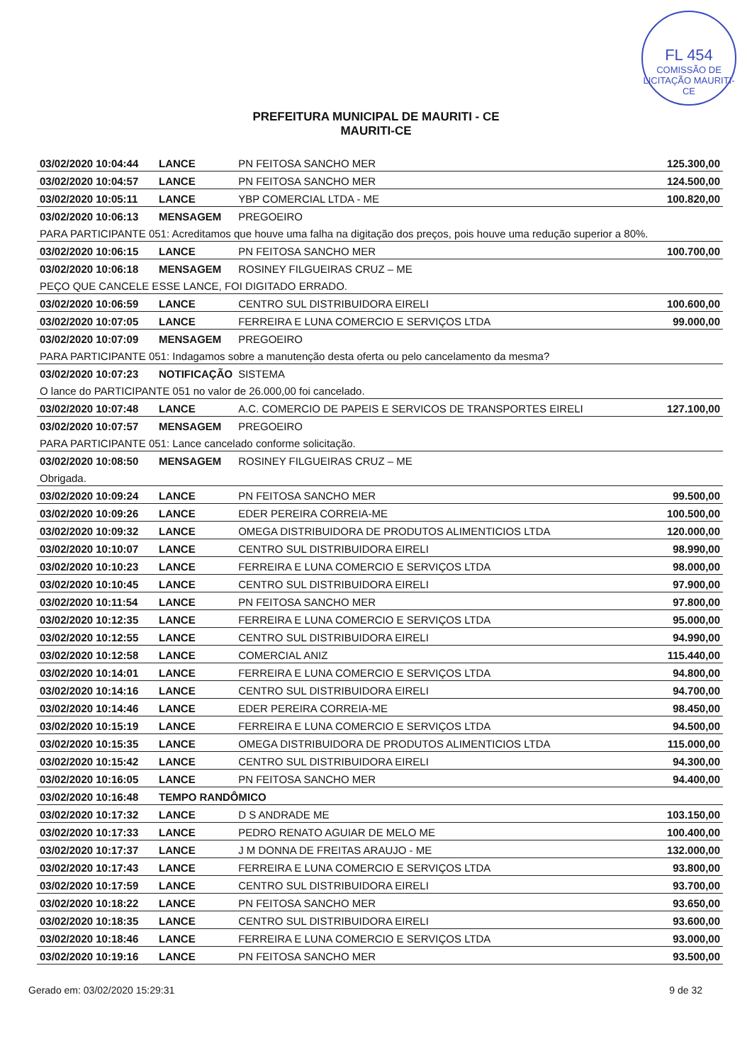FL 454
COMISSÃO DE LICITAÇÃO MAURITI-CE
PREFEITURA MUNICIPAL DE MAURITI - CE
MAURITI-CE
| 03/02/2020 10:04:44 | LANCE | PN FEITOSA SANCHO MER | 125.300,00 |
| 03/02/2020 10:04:57 | LANCE | PN FEITOSA SANCHO MER | 124.500,00 |
| 03/02/2020 10:05:11 | LANCE | YBP COMERCIAL LTDA - ME | 100.820,00 |
| 03/02/2020 10:06:13 | MENSAGEM | PREGOEIRO | |
| PARA PARTICIPANTE 051: Acreditamos que houve uma falha na digitação dos preços, pois houve uma redução superior a 80%. | | | |
| 03/02/2020 10:06:15 | LANCE | PN FEITOSA SANCHO MER | 100.700,00 |
| 03/02/2020 10:06:18 | MENSAGEM | ROSINEY FILGUEIRAS CRUZ – ME | |
| PEÇO QUE CANCELE ESSE LANCE, FOI DIGITADO ERRADO. | | | |
| 03/02/2020 10:06:59 | LANCE | CENTRO SUL DISTRIBUIDORA EIRELI | 100.600,00 |
| 03/02/2020 10:07:05 | LANCE | FERREIRA E LUNA COMERCIO E SERVIÇOS LTDA | 99.000,00 |
| 03/02/2020 10:07:09 | MENSAGEM | PREGOEIRO | |
| PARA PARTICIPANTE 051: Indagamos sobre a manutenção desta oferta ou pelo cancelamento da mesma? | | | |
| 03/02/2020 10:07:23 | NOTIFICAÇÃO | SISTEMA | |
| O lance do PARTICIPANTE 051 no valor de 26.000,00 foi cancelado. | | | |
| 03/02/2020 10:07:48 | LANCE | A.C. COMERCIO DE PAPEIS E SERVICOS DE TRANSPORTES EIRELI | 127.100,00 |
| 03/02/2020 10:07:57 | MENSAGEM | PREGOEIRO | |
| PARA PARTICIPANTE 051: Lance cancelado conforme solicitação. | | | |
| 03/02/2020 10:08:50 | MENSAGEM | ROSINEY FILGUEIRAS CRUZ – ME | |
| Obrigada. | | | |
| 03/02/2020 10:09:24 | LANCE | PN FEITOSA SANCHO MER | 99.500,00 |
| 03/02/2020 10:09:26 | LANCE | EDER PEREIRA CORREIA-ME | 100.500,00 |
| 03/02/2020 10:09:32 | LANCE | OMEGA DISTRIBUIDORA DE PRODUTOS ALIMENTICIOS LTDA | 120.000,00 |
| 03/02/2020 10:10:07 | LANCE | CENTRO SUL DISTRIBUIDORA EIRELI | 98.990,00 |
| 03/02/2020 10:10:23 | LANCE | FERREIRA E LUNA COMERCIO E SERVIÇOS LTDA | 98.000,00 |
| 03/02/2020 10:10:45 | LANCE | CENTRO SUL DISTRIBUIDORA EIRELI | 97.900,00 |
| 03/02/2020 10:11:54 | LANCE | PN FEITOSA SANCHO MER | 97.800,00 |
| 03/02/2020 10:12:35 | LANCE | FERREIRA E LUNA COMERCIO E SERVIÇOS LTDA | 95.000,00 |
| 03/02/2020 10:12:55 | LANCE | CENTRO SUL DISTRIBUIDORA EIRELI | 94.990,00 |
| 03/02/2020 10:12:58 | LANCE | COMERCIAL ANIZ | 115.440,00 |
| 03/02/2020 10:14:01 | LANCE | FERREIRA E LUNA COMERCIO E SERVIÇOS LTDA | 94.800,00 |
| 03/02/2020 10:14:16 | LANCE | CENTRO SUL DISTRIBUIDORA EIRELI | 94.700,00 |
| 03/02/2020 10:14:46 | LANCE | EDER PEREIRA CORREIA-ME | 98.450,00 |
| 03/02/2020 10:15:19 | LANCE | FERREIRA E LUNA COMERCIO E SERVIÇOS LTDA | 94.500,00 |
| 03/02/2020 10:15:35 | LANCE | OMEGA DISTRIBUIDORA DE PRODUTOS ALIMENTICIOS LTDA | 115.000,00 |
| 03/02/2020 10:15:42 | LANCE | CENTRO SUL DISTRIBUIDORA EIRELI | 94.300,00 |
| 03/02/2020 10:16:05 | LANCE | PN FEITOSA SANCHO MER | 94.400,00 |
| 03/02/2020 10:16:48 | TEMPO RANDÔMICO | | |
| 03/02/2020 10:17:32 | LANCE | D S ANDRADE ME | 103.150,00 |
| 03/02/2020 10:17:33 | LANCE | PEDRO RENATO AGUIAR DE MELO ME | 100.400,00 |
| 03/02/2020 10:17:37 | LANCE | J M DONNA DE FREITAS ARAUJO - ME | 132.000,00 |
| 03/02/2020 10:17:43 | LANCE | FERREIRA E LUNA COMERCIO E SERVIÇOS LTDA | 93.800,00 |
| 03/02/2020 10:17:59 | LANCE | CENTRO SUL DISTRIBUIDORA EIRELI | 93.700,00 |
| 03/02/2020 10:18:22 | LANCE | PN FEITOSA SANCHO MER | 93.650,00 |
| 03/02/2020 10:18:35 | LANCE | CENTRO SUL DISTRIBUIDORA EIRELI | 93.600,00 |
| 03/02/2020 10:18:46 | LANCE | FERREIRA E LUNA COMERCIO E SERVIÇOS LTDA | 93.000,00 |
| 03/02/2020 10:19:16 | LANCE | PN FEITOSA SANCHO MER | 93.500,00 |
Gerado em: 03/02/2020 15:29:31 9 de 32